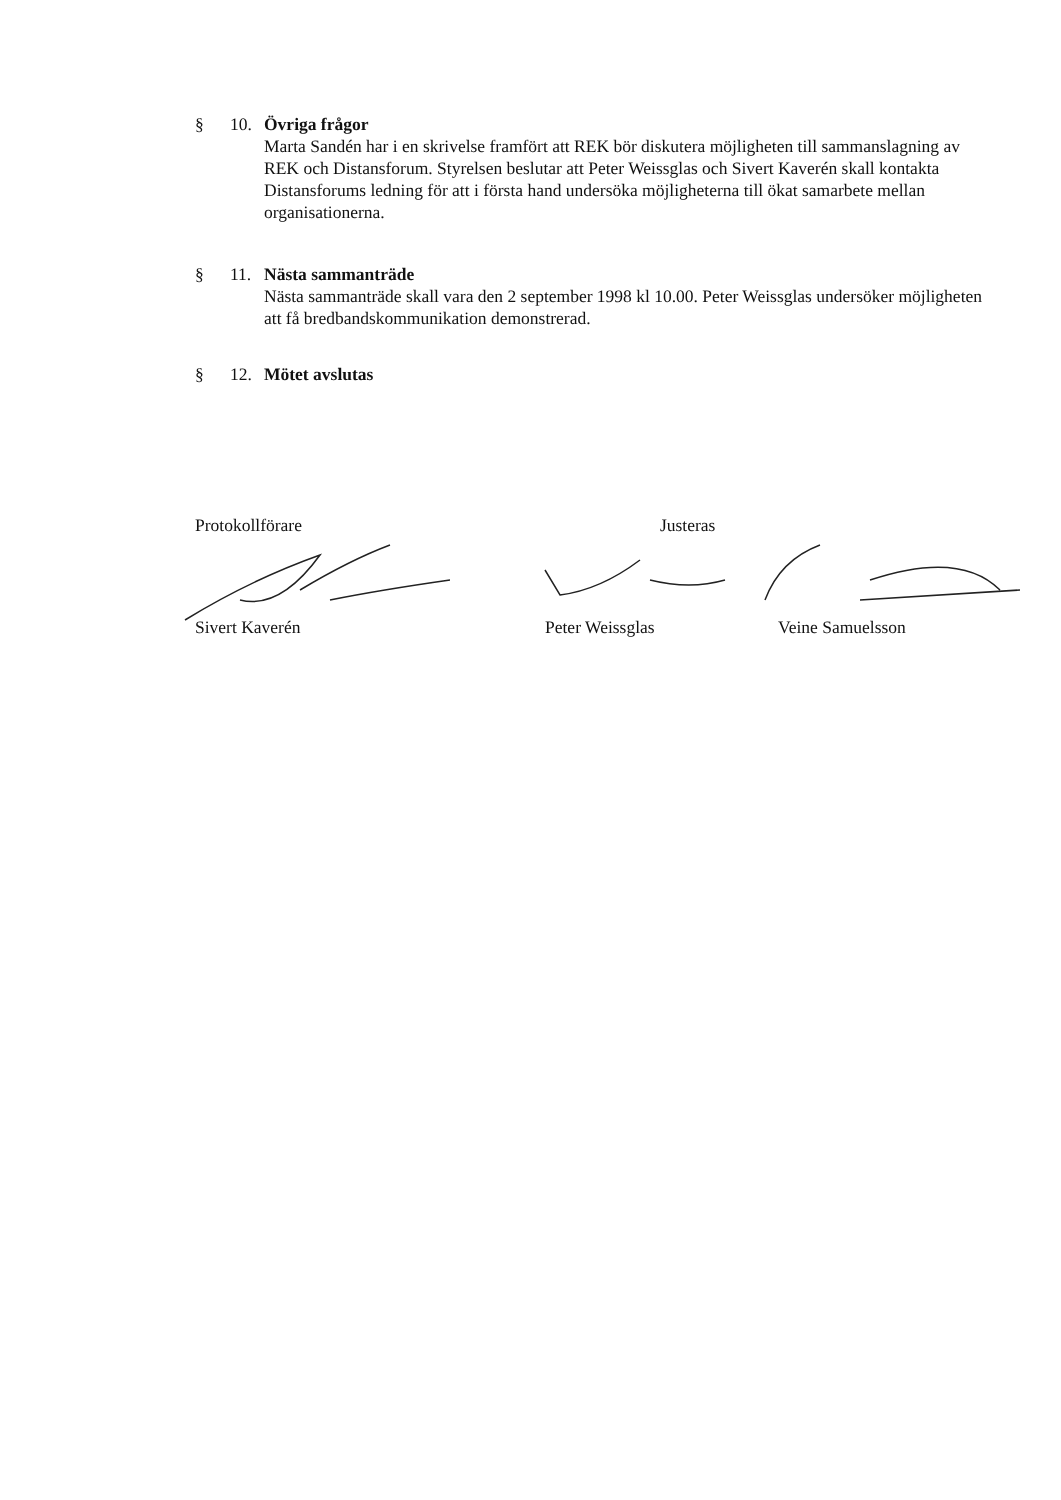§ 10. Övriga frågor
Marta Sandén har i en skrivelse framfört att REK bör diskutera möjligheten till sammanslagning av REK och Distansforum. Styrelsen beslutar att Peter Weissglas och Sivert Kaverén skall kontakta Distansforums ledning för att i första hand undersöka möjligheterna till ökat samarbete mellan organisationerna.
§ 11. Nästa sammanträde
Nästa sammanträde skall vara den 2 september 1998 kl 10.00. Peter Weissglas undersöker möjligheten att få bredbandskommunikation demonstrerad.
§ 12. Mötet avslutas
Protokollförare Justeras
Sivert Kaverén Peter Weissglas Veine Samuelsson